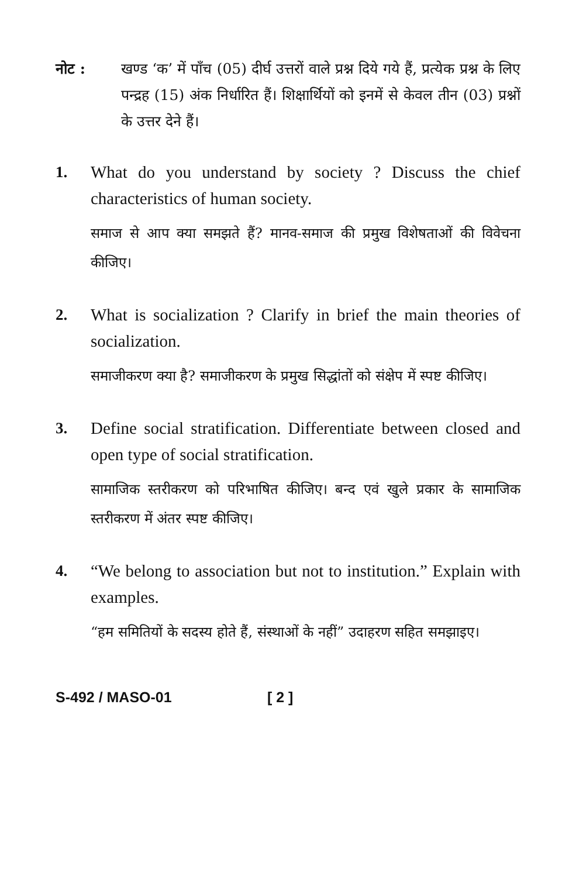नोट : खण्ड ‘क’ में पाँच (05) दीर्घ उत्तरों वाले प्रश्न दिये गये हैं, प्रत्येक प्रश्न के लिए पन्द्रह (15) अंक निर्धारित हैं। शिक्षार्थियों को इनमें से केवल तीन (03) प्रश्नों के उत्तर देने हैं।
1. What do you understand by society ? Discuss the chief characteristics of human society.
समाज से आप क्या समझते हैं? मानव-समाज की प्रमुख विशेषताओं की विवेचना कीजिए।
2. What is socialization ? Clarify in brief the main theories of socialization.
समाजीकरण क्या है? समाजीकरण के प्रमुख सिद्धांतों को संक्षेप में स्पष्ट कीजिए।
3. Define social stratification. Differentiate between closed and open type of social stratification.
सामाजिक स्तरीकरण को परिभाषित कीजिए। बन्द एवं खुले प्रकार के सामाजिक स्तरीकरण में अंतर स्पष्ट कीजिए।
4. “We belong to association but not to institution.” Explain with examples.
“हम समितियों के सदस्य होते हैं, संस्थाओं के नहीं” उदाहरण सहित समझाइए।
S-492 / MASO-01 [ 2 ]